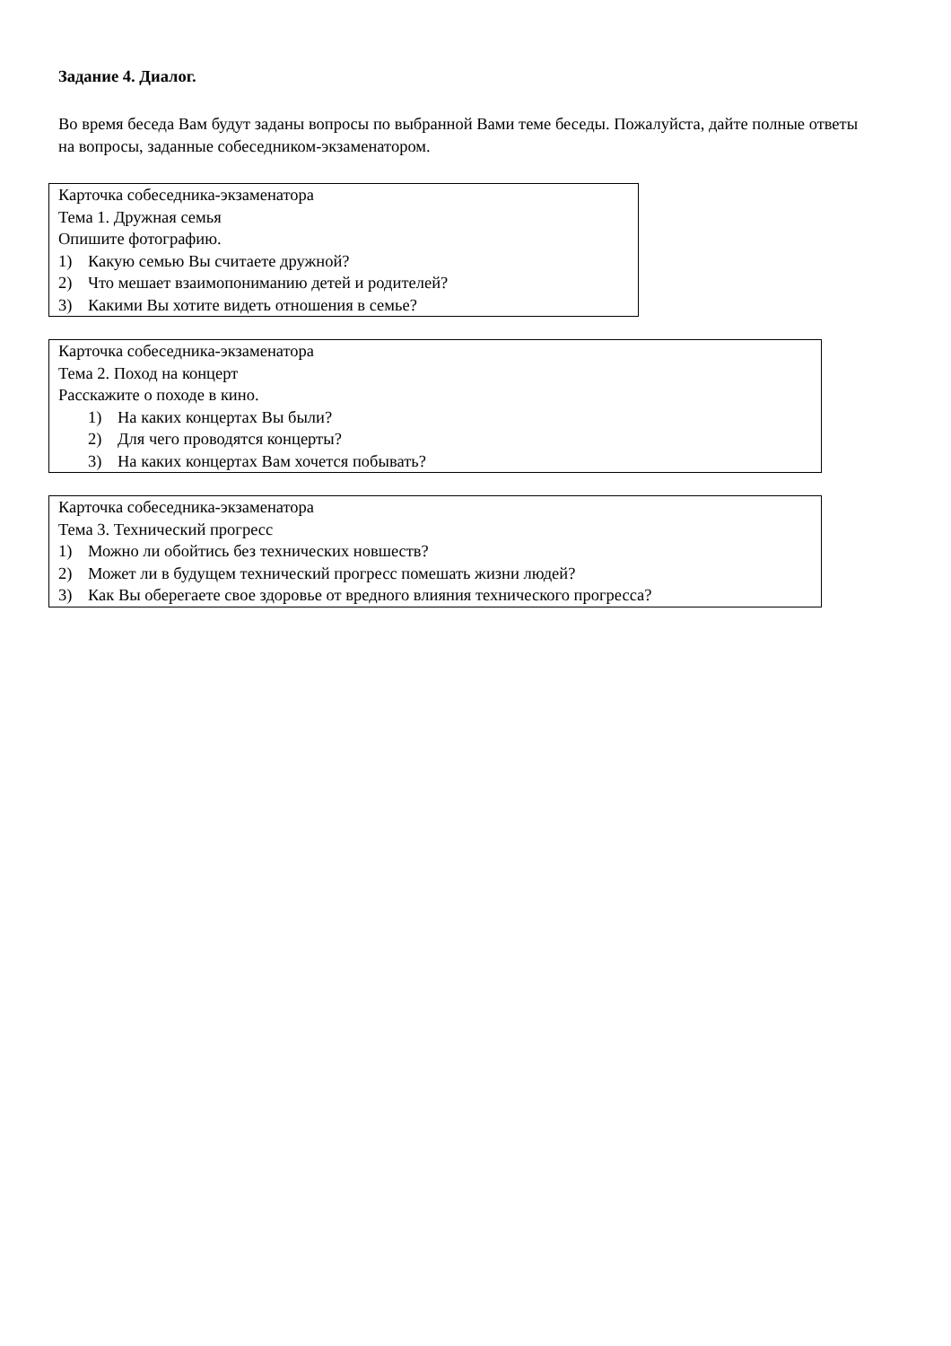Задание 4. Диалог.
Во время беседа Вам будут заданы вопросы по выбранной Вами теме беседы. Пожалуйста, дайте полные ответы на вопросы, заданные собеседником-экзаменатором.
Карточка собеседника-экзаменатора
Тема 1. Дружная семья
Опишите фотографию.
1) Какую семью Вы считаете дружной?
2) Что мешает взаимопониманию детей и родителей?
3) Какими Вы хотите видеть отношения в семье?
Карточка собеседника-экзаменатора
Тема 2. Поход на концерт
Расскажите о походе в кино.
1) На каких концертах Вы были?
2) Для чего проводятся концерты?
3) На каких концертах Вам хочется побывать?
Карточка собеседника-экзаменатора
Тема 3. Технический прогресс
1) Можно ли обойтись без технических новшеств?
2) Может ли в будущем технический прогресс помешать жизни людей?
3) Как Вы оберегаете свое здоровье от вредного влияния технического прогресса?